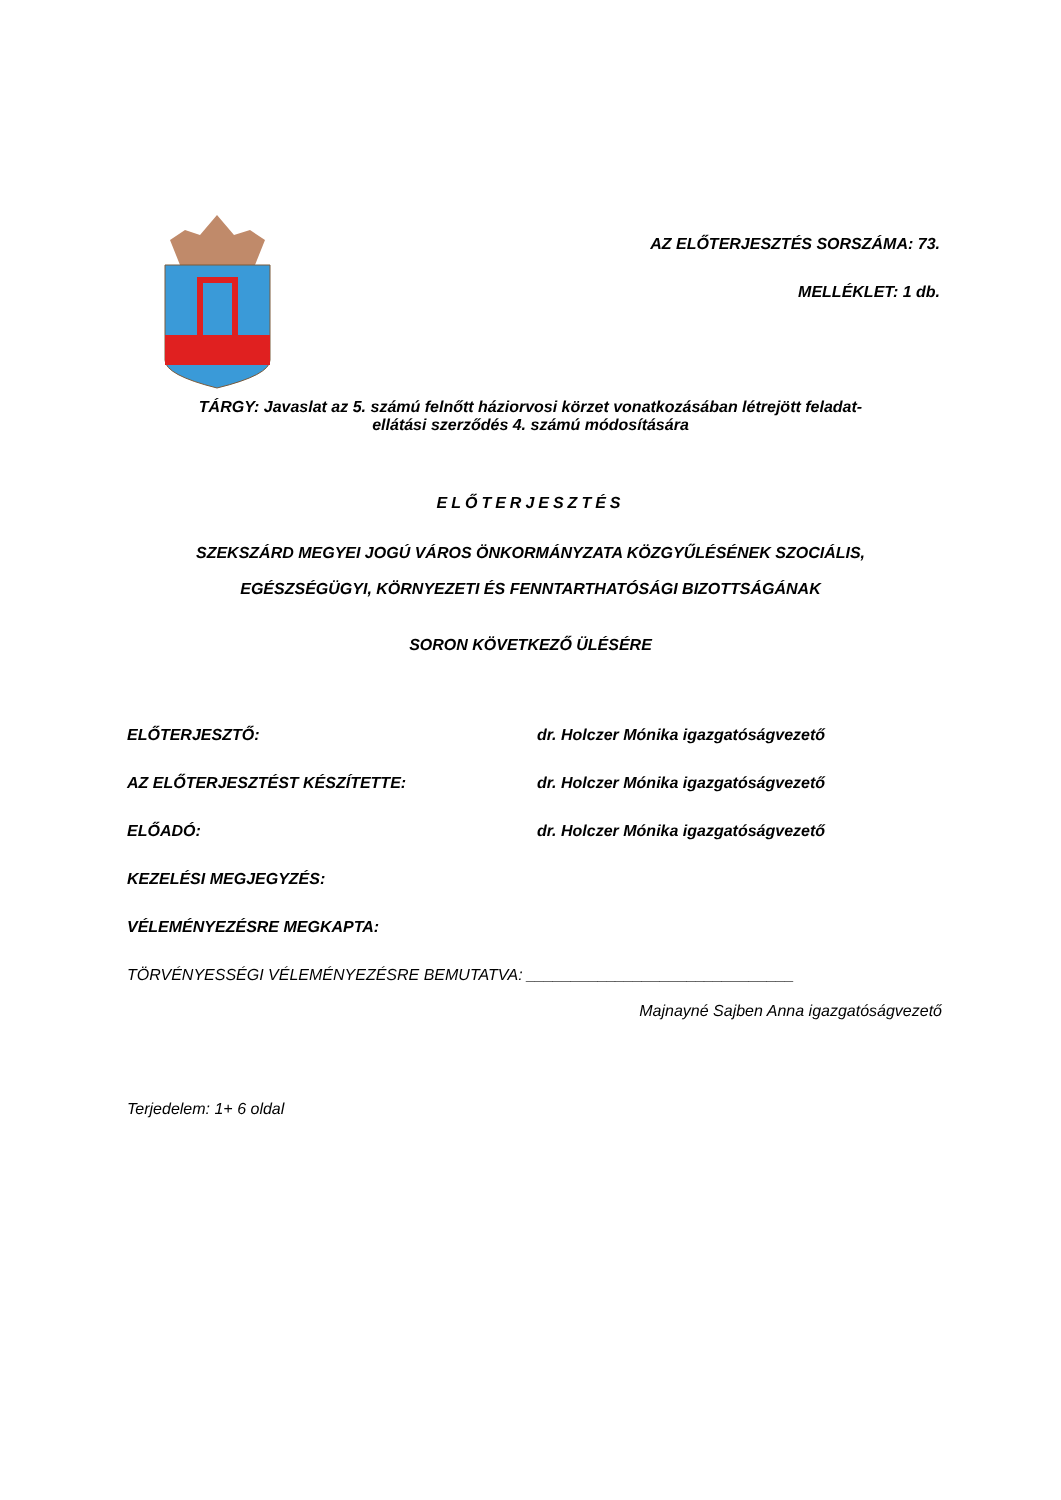AZ ELŐTERJESZTÉS SORSZÁMA: 73.
MELLÉKLET: 1 db.
TÁRGY: Javaslat az 5. számú felnőtt háziorvosi körzet vonatkozásában létrejött feladat-
ellátási szerződés 4. számú módosítására
ELŐTERJESZTÉS
SZEKSZÁRD MEGYEI JOGÚ VÁROS ÖNKORMÁNYZATA KÖZGYŰLÉSÉNEK SZOCIÁLIS,
EGÉSZSÉGÜGYI, KÖRNYEZETI ÉS FENNTARTHATÓSÁGI BIZOTTSÁGÁNAK
SORON KÖVETKEZŐ ÜLÉSÉRE
ELŐTERJESZTŐ: dr. Holczer Mónika igazgatóságvezető
AZ ELŐTERJESZTÉST KÉSZÍTETTE: dr. Holczer Mónika igazgatóságvezető
ELŐADÓ: dr. Holczer Mónika igazgatóságvezető
KEZELÉSI MEGJEGYZÉS:
VÉLEMÉNYEZÉSRE MEGKAPTA:
TÖRVÉNYESSÉGI VÉLEMÉNYEZÉSRE BEMUTATVA: ______________________________
Majnayné Sajben Anna igazgatóságvezető
Terjedelem: 1+ 6 oldal